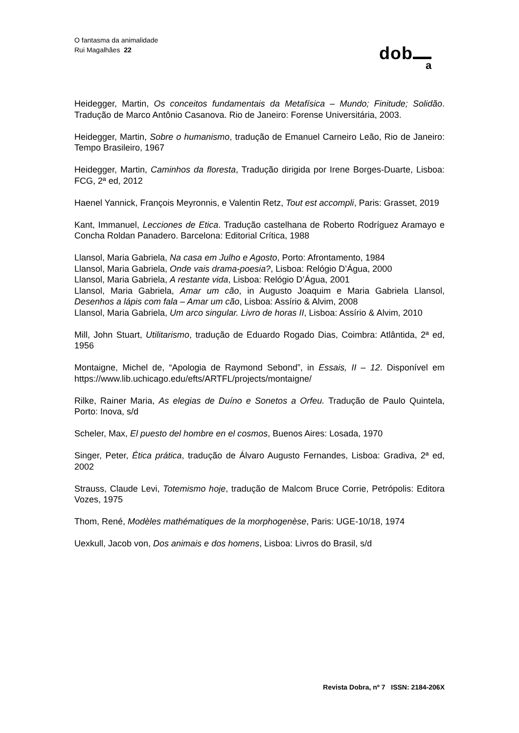O fantasma da animalidade
Rui Magalhães 22
dob a
Heidegger, Martin, Os conceitos fundamentais da Metafísica – Mundo; Finitude; Solidão. Tradução de Marco Antônio Casanova. Rio de Janeiro: Forense Universitária, 2003.
Heidegger, Martin, Sobre o humanismo, tradução de Emanuel Carneiro Leão, Rio de Janeiro: Tempo Brasileiro, 1967
Heidegger, Martin, Caminhos da floresta, Tradução dirigida por Irene Borges-Duarte, Lisboa: FCG, 2ª ed, 2012
Haenel Yannick, François Meyronnis, e Valentin Retz, Tout est accompli, Paris: Grasset, 2019
Kant, Immanuel, Lecciones de Etica. Tradução castelhana de Roberto Rodríguez Aramayo e Concha Roldan Panadero. Barcelona: Editorial Crítica, 1988
Llansol, Maria Gabriela, Na casa em Julho e Agosto, Porto: Afrontamento, 1984
Llansol, Maria Gabriela, Onde vais drama-poesia?, Lisboa: Relógio D’Água, 2000
Llansol, Maria Gabriela, A restante vida, Lisboa: Relógio D’Água, 2001
Llansol, Maria Gabriela, Amar um cão, in Augusto Joaquim e Maria Gabriela Llansol, Desenhos a lápis com fala – Amar um cão, Lisboa: Assírio & Alvim, 2008
Llansol, Maria Gabriela, Um arco singular. Livro de horas II, Lisboa: Assírio & Alvim, 2010
Mill, John Stuart, Utilitarismo, tradução de Eduardo Rogado Dias, Coimbra: Atlântida, 2ª ed, 1956
Montaigne, Michel de, “Apologia de Raymond Sebond”, in Essais, II – 12. Disponível em https://www.lib.uchicago.edu/efts/ARTFL/projects/montaigne/
Rilke, Rainer Maria, As elegias de Duíno e Sonetos a Orfeu. Tradução de Paulo Quintela, Porto: Inova, s/d
Scheler, Max, El puesto del hombre en el cosmos, Buenos Aires: Losada, 1970
Singer, Peter, Ética prática, tradução de Álvaro Augusto Fernandes, Lisboa: Gradiva, 2ª ed, 2002
Strauss, Claude Levi, Totemismo hoje, tradução de Malcom Bruce Corrie, Petrópolis: Editora Vozes, 1975
Thom, René, Modèles mathématiques de la morphogenèse, Paris: UGE-10/18, 1974
Uexkull, Jacob von, Dos animais e dos homens, Lisboa: Livros do Brasil, s/d
Revista Dobra, nº 7 ISSN: 2184-206X